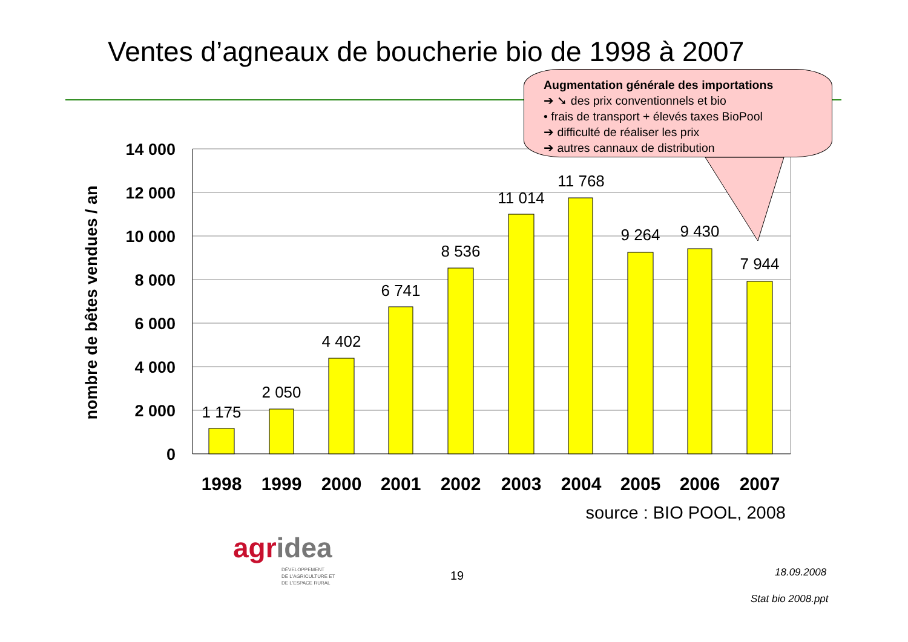Ventes d’agneaux de boucherie bio de 1998 à 2007
14 000
12 000
10 000
8 000
6 000
4 000
2 000
0
nombre de bêtes vendues / an
1 175
2 050
4 402
6 741
8 536
11 014
11 768
9 264
9 430
7 944
1998
1999
2000
2001
2002
2003
2004
2005
2006
2007
source : BIO POOL, 2008
Augmentation générale des importations
➔ ➘ des prix conventionnels et bio
• frais de transport + élevés taxes BioPool
➔ difficulté de réaliser les prix
➔ autres cannaux de distribution
agridea
DÉVELOPPEMENT
DE L'AGRICULTURE ET
DE L'ESPACE RURAL
19 18.09.2008
Stat bio 2008.ppt